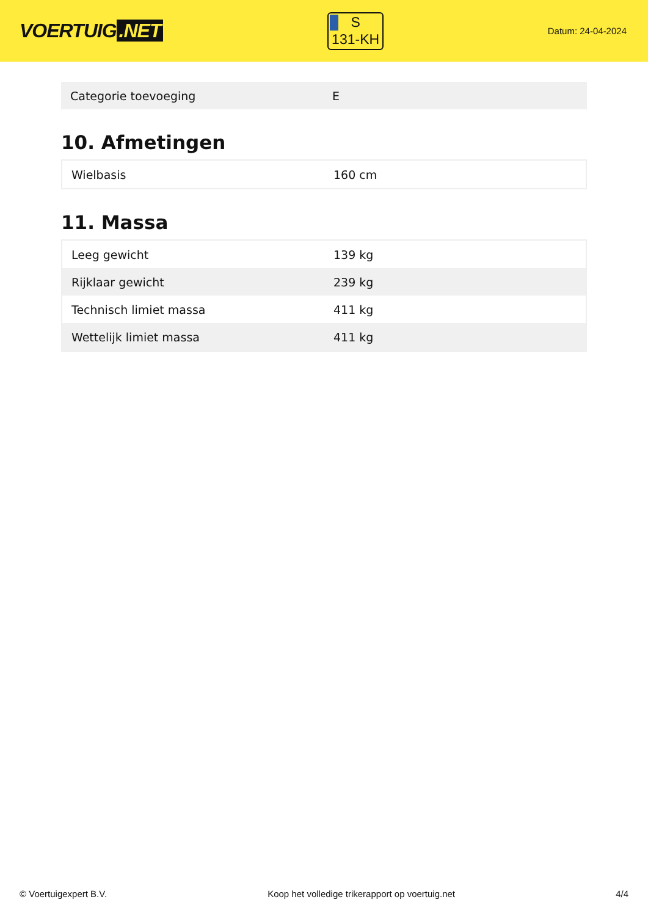VOERTUIG.NET
S
131-KH
Datum: 24-04-2024
| Categorie toevoeging | E |
10. Afmetingen
| Wielbasis | 160 cm |
11. Massa
| Leeg gewicht | 139 kg |
| Rijklaar gewicht | 239 kg |
| Technisch limiet massa | 411 kg |
| Wettelijk limiet massa | 411 kg |
© Voertuigexpert B.V. Koop het volledige trikerapport op voertuig.net 4/4